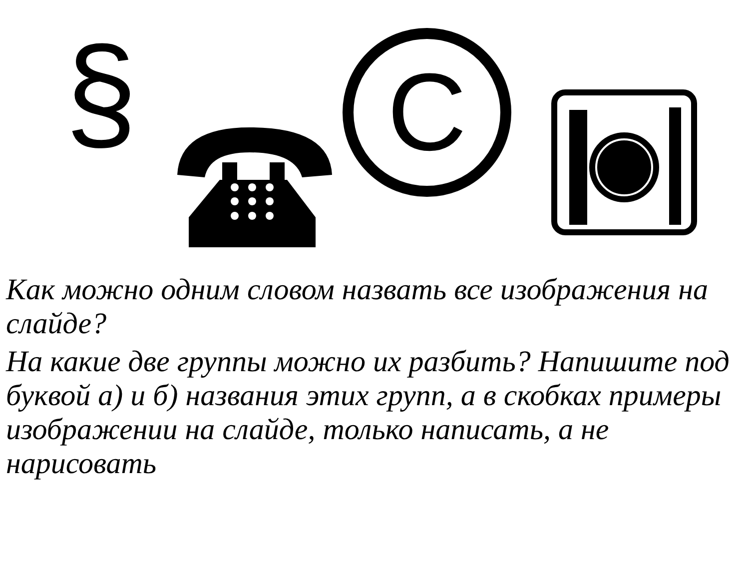§
C
Как можно одним словом назвать все изображения на слайде?
На какие две группы можно их разбить? Напишите под буквой а) и б) названия этих групп, а в скобках примеры изображении на слайде, только написать, а не нарисовать